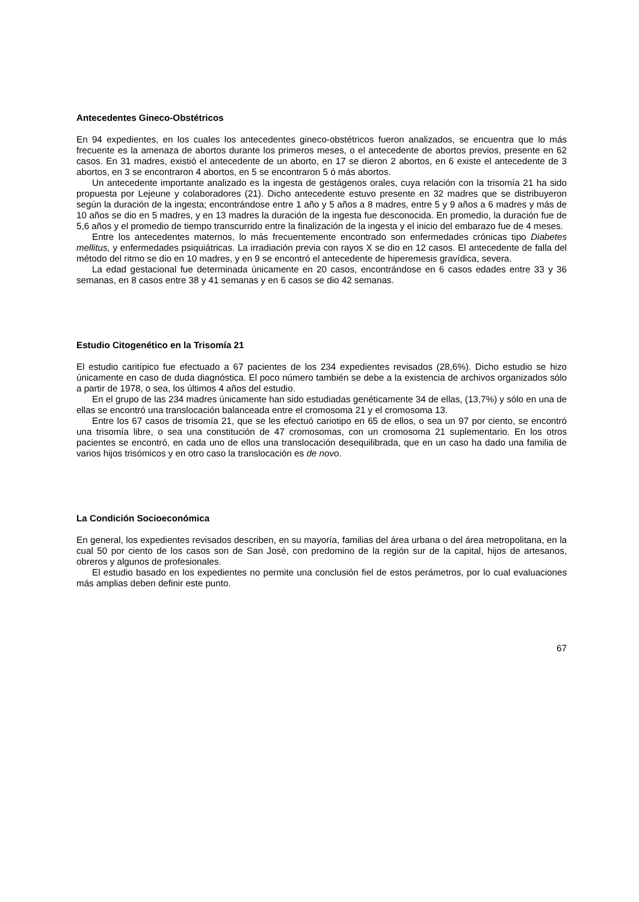Antecedentes Gineco-Obstétricos
En 94 expedientes, en los cuales los antecedentes gineco-obstétricos fueron analizados, se encuentra que lo más frecuente es la amenaza de abortos durante los primeros meses, o el antecedente de abortos previos, presente en 62 casos. En 31 madres, existió el antecedente de un aborto, en 17 se dieron 2 abortos, en 6 existe el antecedente de 3 abortos, en 3 se encontraron 4 abortos, en 5 se encontraron 5 ó más abortos.
Un antecedente importante analizado es la ingesta de gestágenos orales, cuya relación con la trisomía 21 ha sido propuesta por Lejeune y colaboradores (21). Dicho antecedente estuvo presente en 32 madres que se distribuyeron según la duración de la ingesta; encontrándose entre 1 año y 5 años a 8 madres, entre 5 y 9 años a 6 madres y más de 10 años se dio en 5 madres, y en 13 madres la duración de la ingesta fue desconocida. En promedio, la duración fue de 5,6 años y el promedio de tiempo transcurrido entre la finalización de la ingesta y el inicio del embarazo fue de 4 meses.
Entre los antecedentes maternos, lo más frecuentemente encontrado son enfermedades crónicas tipo Diabetes mellitus, y enfermedades psiquiátricas. La irradiación previa con rayos X se dio en 12 casos. El antecedente de falla del método del ritmo se dio en 10 madres, y en 9 se encontró el antecedente de hiperemesis gravídica, severa.
La edad gestacional fue determinada únicamente en 20 casos, encontrándose en 6 casos edades entre 33 y 36 semanas, en 8 casos entre 38 y 41 semanas y en 6 casos se dio 42 semanas.
Estudio Citogenético en la Trisomía 21
El estudio caritípico fue efectuado a 67 pacientes de los 234 expedientes revisados (28,6%). Dicho estudio se hizo únicamente en caso de duda diagnóstica. El poco número también se debe a la existencia de archivos organizados sólo a partir de 1978, o sea, los últimos 4 años del estudio.
En el grupo de las 234 madres únicamente han sido estudiadas genéticamente 34 de ellas, (13,7%) y sólo en una de ellas se encontró una translocación balanceada entre el cromosoma 21 y el cromosoma 13.
Entre los 67 casos de trisomía 21, que se les efectuó cariotipo en 65 de ellos, o sea un 97 por ciento, se encontró una trisomía libre, o sea una constitución de 47 cromosomas, con un cromosoma 21 suplementario. En los otros pacientes se encontró, en cada uno de ellos una translocación desequilibrada, que en un caso ha dado una familia de varios hijos trisómicos y en otro caso la translocación es de novo.
La Condición Socioeconómica
En general, los expedientes revisados describen, en su mayoría, familias del área urbana o del área metropolitana, en la cual 50 por ciento de los casos son de San José, con predomino de la región sur de la capital, hijos de artesanos, obreros y algunos de profesionales.
El estudio basado en los expedientes no permite una conclusión fiel de estos perámetros, por lo cual evaluaciones más amplias deben definir este punto.
67